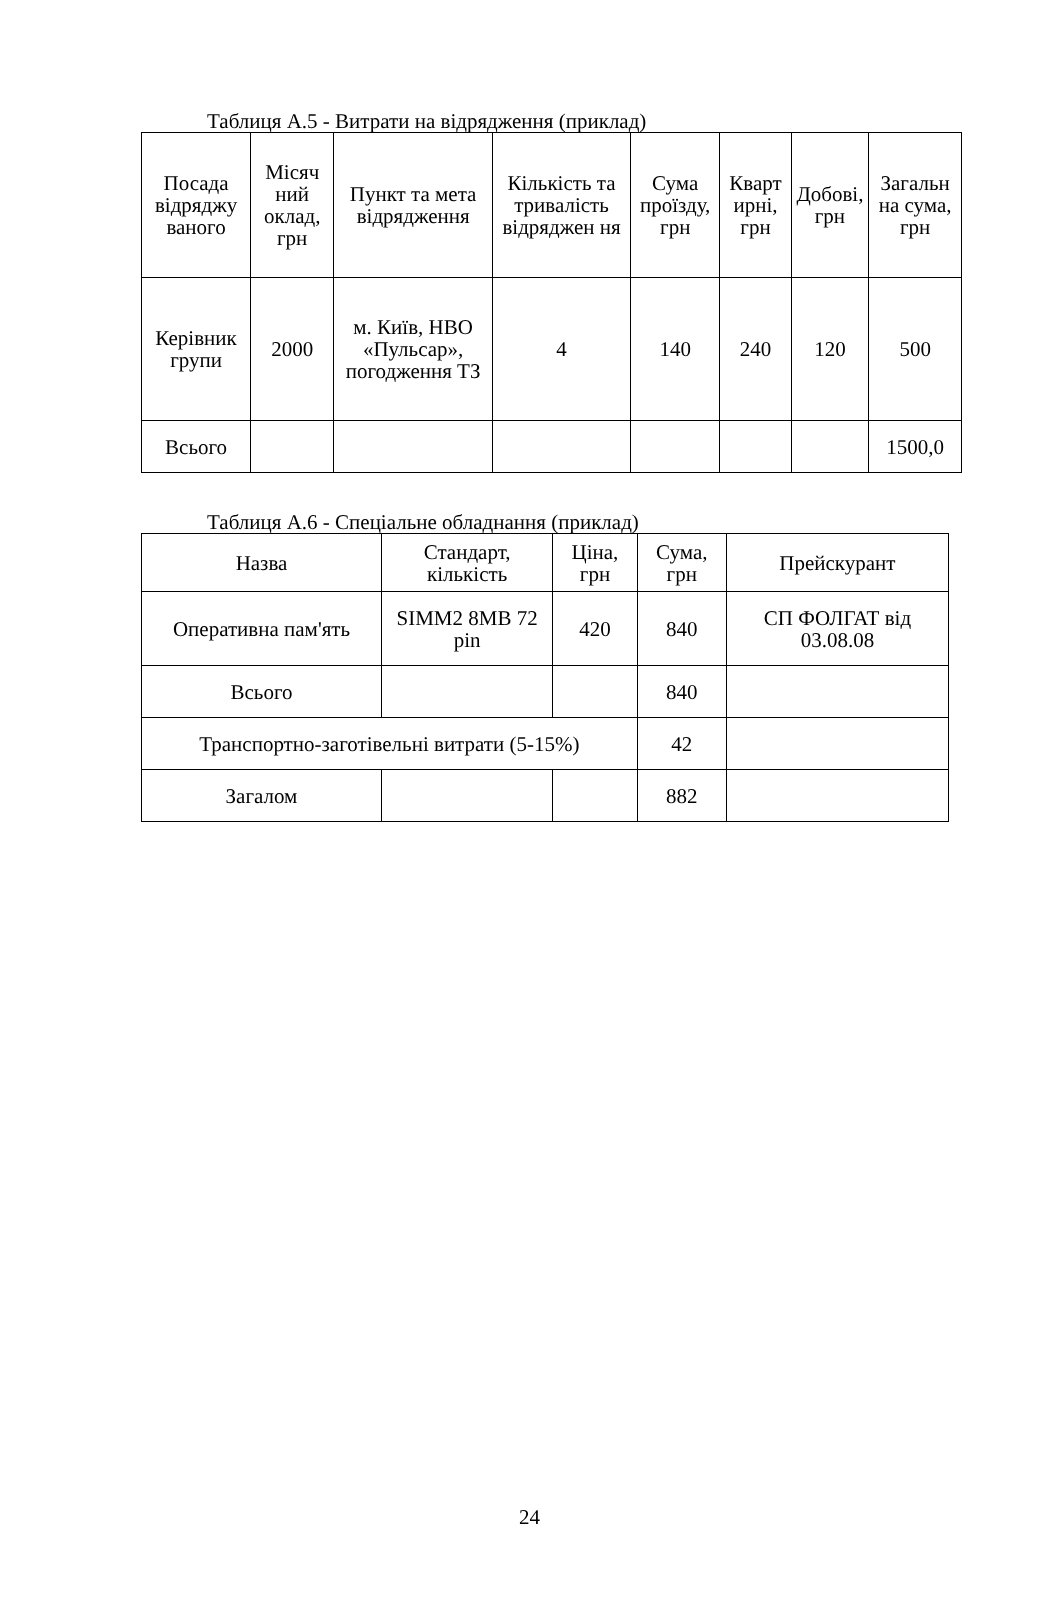Таблиця А.5 - Витрати на відрядження (приклад)
| Посада відряджу ваного | Місяч ний оклад, грн | Пункт та мета відрядження | Кількість та тривалість відряджен ня | Сума проїзду, грн | Кварт ирні, грн | Добові, грн | Загальн на сума, грн |
| --- | --- | --- | --- | --- | --- | --- | --- |
| Керівник групи | 2000 | м. Київ, НВО «Пульсар», погодження ТЗ | 4 | 140 | 240 | 120 | 500 |
| Всього | | | | | | | 1500,0 |
Таблиця А.6 - Спеціальне обладнання (приклад)
| Назва | Стандарт, кількість | Ціна, грн | Сума, грн | Прейскурант |
| --- | --- | --- | --- | --- |
| Оперативна пам'ять | SIMM2 8MB 72 pin | 420 | 840 | СП ФОЛГАТ від 03.08.08 |
| Всього | | | 840 | |
| Транспортно-заготівельні витрати (5-15%) | | | 42 | |
| Загалом | | | 882 | |
24